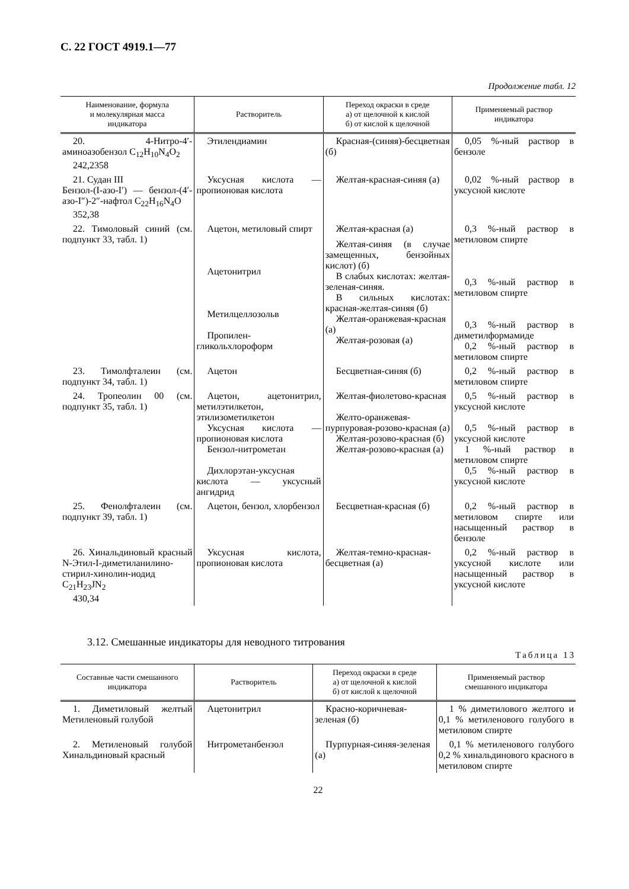С. 22 ГОСТ 4919.1—77
Продолжение табл. 12
| Наименование, формула и молекулярная масса индикатора | Растворитель | Переход окраски в среде а) от щелочной к кислой б) от кислой к щелочной | Применяемый раствор индикатора |
| --- | --- | --- | --- |
| 20. 4-Нитро-4′-аминоазобензол C<sub>12</sub>H<sub>10</sub>N<sub>4</sub>O<sub>2</sub> 242,2358 | Этилендиамин | Красная-(синяя)-бесцветная (б) | 0,05 %-ный раствор в бензоле |
| 21. Судан III Бензол-(I-азо-I′) — бензол-(4′-азо-I″)-2″-нафтол C<sub>22</sub>H<sub>16</sub>N<sub>4</sub>O 352,38 | Уксусная кислота — пропионовая кислота | Желтая-красная-синяя (а) | 0,02 %-ный раствор в уксусной кислоте |
| 22. Тимоловый синий (см. подпункт 33, табл. 1) | Ацетон, метиловый спирт Ацетонитрил Метилцеллозольв Пропилен-гликольхлороформ | Желтая-красная (а) Желтая-синяя (в случае замещенных, бензойных кислот) (б) В слабых кислотах: желтая-зеленая-синяя. В сильных кислотах: красная-желтая-синяя (б) Желтая-оранжевая-красная (а) Желтая-розовая (а) | 0,3 %-ный раствор в метиловом спирте 0,3 %-ный раствор в метиловом спирте 0,3 %-ный раствор в диметилформамиде 0,2 %-ный раствор в метиловом спирте |
| 23. Тимолфталеин (см. подпункт 34, табл. 1) | Ацетон | Бесцветная-синяя (б) | 0,2 %-ный раствор в метиловом спирте |
| 24. Тропеолин 00 (см. подпункт 35, табл. 1) | Ацетон, ацетонитрил, метилэтилкетон, этилизометилкетон Уксусная кислота — пропионовая кислота Бензол-нитрометан Дихлорэтан-уксусная кислота — уксусный ангидрид | Желтая-фиолетово-красная Желто-оранжевая-пурпуровая-розово-красная (а) Желтая-розово-красная (б) Желтая-розово-красная (а) | 0,5 %-ный раствор в уксусной кислоте 0,5 %-ный раствор в уксусной кислоте 1 %-ный раствор в метиловом спирте 0,5 %-ный раствор в уксусной кислоте |
| 25. Фенолфталеин (см. подпункт 39, табл. 1) | Ацетон, бензол, хлорбензол | Бесцветная-красная (б) | 0,2 %-ный раствор в метиловом спирте или насыщенный раствор в бензоле |
| 26. Хинальдиновый красный N-Этил-I-диметиланилино-стирил-хинолин-иодид C<sub>21</sub>H<sub>23</sub>JN<sub>2</sub> 430,34 | Уксусная кислота, пропионовая кислота | Желтая-темно-красная-бесцветная (а) | 0,2 %-ный раствор в уксусной кислоте или насыщенный раствор в уксусной кислоте |
3.12. Смешанные индикаторы для неводного титрования
Таблица 13
| Составные части смешанного индикатора | Растворитель | Переход окраски в среде а) от щелочной к кислой б) от кислой к щелочной | Применяемый раствор смешанного индикатора |
| --- | --- | --- | --- |
| 1. Диметиловый желтый Метиленовый голубой | Ацетонитрил | Красно-коричневая-зеленая (б) | 1 % диметилового желтого и 0,1 % метиленового голубого в метиловом спирте |
| 2. Метиленовый голубой Хинальдиновый красный | Нитрометанбензол | Пурпурная-синяя-зеленая (а) | 0,1 % метиленового голубого 0,2 % хинальдинового красного в метиловом спирте |
22